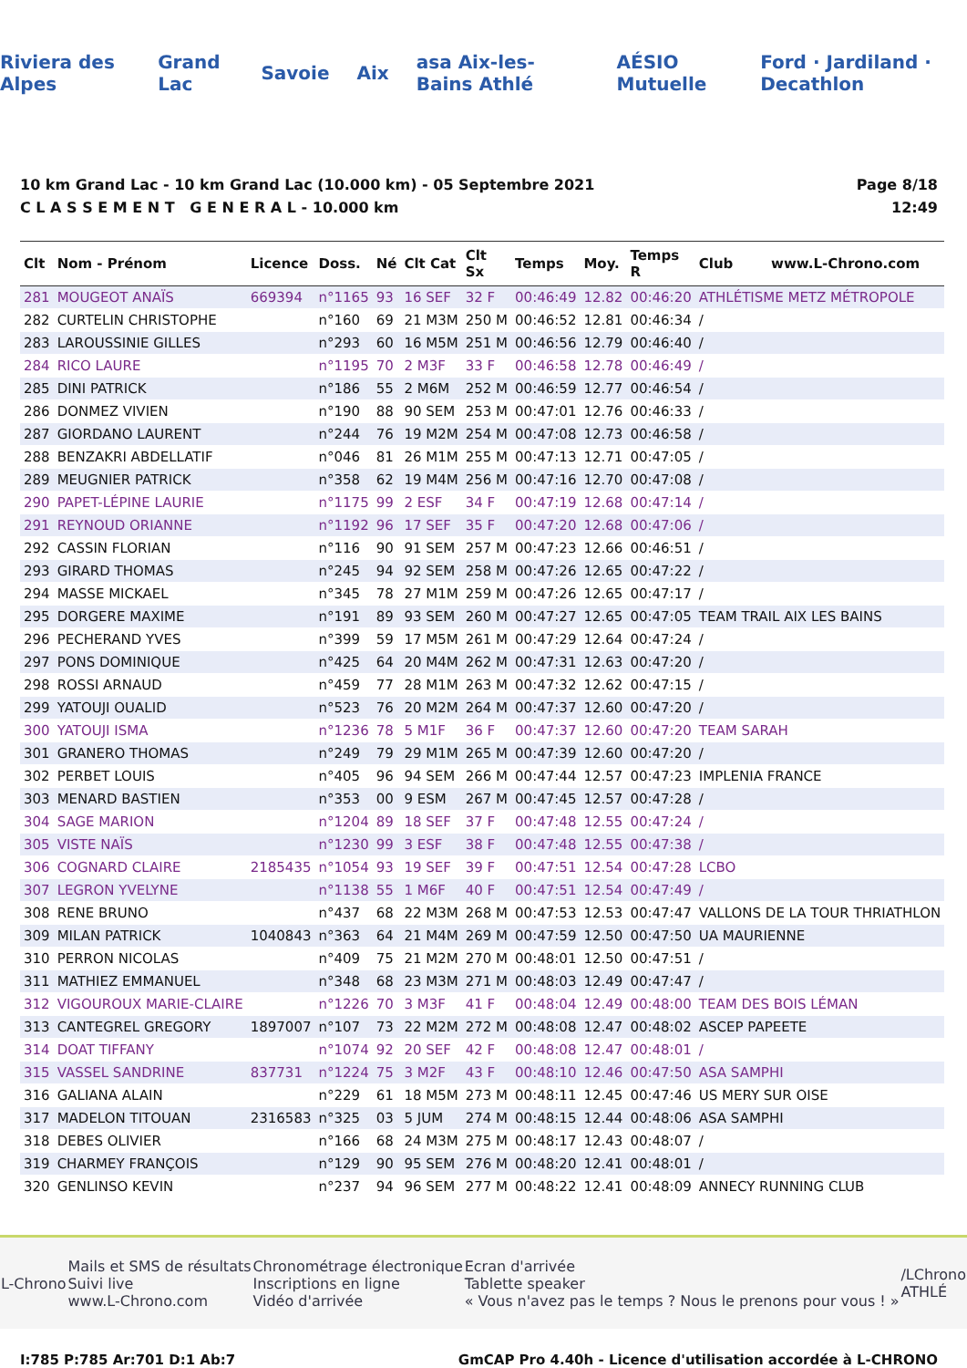Riviera des Alpes Grand Lac Savoie Aix asa Aix-les-Bains Athlé AÉSIO Mutuelle Ford · Jardiland · Decathlon
10 km Grand Lac - 10 km Grand Lac (10.000 km) - 05 Septembre 2021
C L A S S E M E N T G E N E R A L - 10.000 km
Page 8/18
12:49
| Clt | Nom - Prénom | Licence | Doss. | Né | Clt Cat | Clt Sx | Temps | Moy. | Temps R | Club www.L-Chrono.com |
| --- | --- | --- | --- | --- | --- | --- | --- | --- | --- | --- |
| 281 | MOUGEOT ANAÏS | 669394 | n°1165 | 93 | 16 SEF | 32 F | 00:46:49 | 12.82 | 00:46:20 | ATHLÉTISME METZ MÉTROPOLE |
| 282 | CURTELIN CHRISTOPHE | | n°160 | 69 | 21 M3M | 250 M | 00:46:52 | 12.81 | 00:46:34 | / |
| 283 | LAROUSSINIE GILLES | | n°293 | 60 | 16 M5M | 251 M | 00:46:56 | 12.79 | 00:46:40 | / |
| 284 | RICO LAURE | | n°1195 | 70 | 2 M3F | 33 F | 00:46:58 | 12.78 | 00:46:49 | / |
| 285 | DINI PATRICK | | n°186 | 55 | 2 M6M | 252 M | 00:46:59 | 12.77 | 00:46:54 | / |
| 286 | DONMEZ VIVIEN | | n°190 | 88 | 90 SEM | 253 M | 00:47:01 | 12.76 | 00:46:33 | / |
| 287 | GIORDANO LAURENT | | n°244 | 76 | 19 M2M | 254 M | 00:47:08 | 12.73 | 00:46:58 | / |
| 288 | BENZAKRI ABDELLATIF | | n°046 | 81 | 26 M1M | 255 M | 00:47:13 | 12.71 | 00:47:05 | / |
| 289 | MEUGNIER PATRICK | | n°358 | 62 | 19 M4M | 256 M | 00:47:16 | 12.70 | 00:47:08 | / |
| 290 | PAPET-LÉPINE LAURIE | | n°1175 | 99 | 2 ESF | 34 F | 00:47:19 | 12.68 | 00:47:14 | / |
| 291 | REYNOUD ORIANNE | | n°1192 | 96 | 17 SEF | 35 F | 00:47:20 | 12.68 | 00:47:06 | / |
| 292 | CASSIN FLORIAN | | n°116 | 90 | 91 SEM | 257 M | 00:47:23 | 12.66 | 00:46:51 | / |
| 293 | GIRARD THOMAS | | n°245 | 94 | 92 SEM | 258 M | 00:47:26 | 12.65 | 00:47:22 | / |
| 294 | MASSE MICKAEL | | n°345 | 78 | 27 M1M | 259 M | 00:47:26 | 12.65 | 00:47:17 | / |
| 295 | DORGERE MAXIME | | n°191 | 89 | 93 SEM | 260 M | 00:47:27 | 12.65 | 00:47:05 | TEAM TRAIL AIX LES BAINS |
| 296 | PECHERAND YVES | | n°399 | 59 | 17 M5M | 261 M | 00:47:29 | 12.64 | 00:47:24 | / |
| 297 | PONS DOMINIQUE | | n°425 | 64 | 20 M4M | 262 M | 00:47:31 | 12.63 | 00:47:20 | / |
| 298 | ROSSI ARNAUD | | n°459 | 77 | 28 M1M | 263 M | 00:47:32 | 12.62 | 00:47:15 | / |
| 299 | YATOUJI OUALID | | n°523 | 76 | 20 M2M | 264 M | 00:47:37 | 12.60 | 00:47:20 | / |
| 300 | YATOUJI ISMA | | n°1236 | 78 | 5 M1F | 36 F | 00:47:37 | 12.60 | 00:47:20 | TEAM SARAH |
| 301 | GRANERO THOMAS | | n°249 | 79 | 29 M1M | 265 M | 00:47:39 | 12.60 | 00:47:20 | / |
| 302 | PERBET LOUIS | | n°405 | 96 | 94 SEM | 266 M | 00:47:44 | 12.57 | 00:47:23 | IMPLENIA FRANCE |
| 303 | MENARD BASTIEN | | n°353 | 00 | 9 ESM | 267 M | 00:47:45 | 12.57 | 00:47:28 | / |
| 304 | SAGE MARION | | n°1204 | 89 | 18 SEF | 37 F | 00:47:48 | 12.55 | 00:47:24 | / |
| 305 | VISTE NAÏS | | n°1230 | 99 | 3 ESF | 38 F | 00:47:48 | 12.55 | 00:47:38 | / |
| 306 | COGNARD CLAIRE | 2185435 | n°1054 | 93 | 19 SEF | 39 F | 00:47:51 | 12.54 | 00:47:28 | LCBO |
| 307 | LEGRON YVELYNE | | n°1138 | 55 | 1 M6F | 40 F | 00:47:51 | 12.54 | 00:47:49 | / |
| 308 | RENE BRUNO | | n°437 | 68 | 22 M3M | 268 M | 00:47:53 | 12.53 | 00:47:47 | VALLONS DE LA TOUR THRIATHLON |
| 309 | MILAN PATRICK | 1040843 | n°363 | 64 | 21 M4M | 269 M | 00:47:59 | 12.50 | 00:47:50 | UA MAURIENNE |
| 310 | PERRON NICOLAS | | n°409 | 75 | 21 M2M | 270 M | 00:48:01 | 12.50 | 00:47:51 | / |
| 311 | MATHIEZ EMMANUEL | | n°348 | 68 | 23 M3M | 271 M | 00:48:03 | 12.49 | 00:47:47 | / |
| 312 | VIGOUROUX MARIE-CLAIRE | | n°1226 | 70 | 3 M3F | 41 F | 00:48:04 | 12.49 | 00:48:00 | TEAM DES BOIS LÉMAN |
| 313 | CANTEGREL GREGORY | 1897007 | n°107 | 73 | 22 M2M | 272 M | 00:48:08 | 12.47 | 00:48:02 | ASCEP PAPEETE |
| 314 | DOAT TIFFANY | | n°1074 | 92 | 20 SEF | 42 F | 00:48:08 | 12.47 | 00:48:01 | / |
| 315 | VASSEL SANDRINE | 837731 | n°1224 | 75 | 3 M2F | 43 F | 00:48:10 | 12.46 | 00:47:50 | ASA SAMPHI |
| 316 | GALIANA ALAIN | | n°229 | 61 | 18 M5M | 273 M | 00:48:11 | 12.45 | 00:47:46 | US MERY SUR OISE |
| 317 | MADELON TITOUAN | 2316583 | n°325 | 03 | 5 JUM | 274 M | 00:48:15 | 12.44 | 00:48:06 | ASA SAMPHI |
| 318 | DEBES OLIVIER | | n°166 | 68 | 24 M3M | 275 M | 00:48:17 | 12.43 | 00:48:07 | / |
| 319 | CHARMEY FRANÇOIS | | n°129 | 90 | 95 SEM | 276 M | 00:48:20 | 12.41 | 00:48:01 | / |
| 320 | GENLINSO KEVIN | | n°237 | 94 | 96 SEM | 277 M | 00:48:22 | 12.41 | 00:48:09 | ANNECY RUNNING CLUB |
L-Chrono Mails et SMS de résultats
Suivi live
www.L-Chrono.com Chronométrage électronique
Inscriptions en ligne
Vidéo d'arrivée Ecran d'arrivée
Tablette speaker
« Vous n'avez pas le temps ? Nous le prenons pour vous ! » /LChrono
ATHLÉ
I:785 P:785 Ar:701 D:1 Ab:7 GmCAP Pro 4.40h - Licence d'utilisation accordée à L-CHRONO